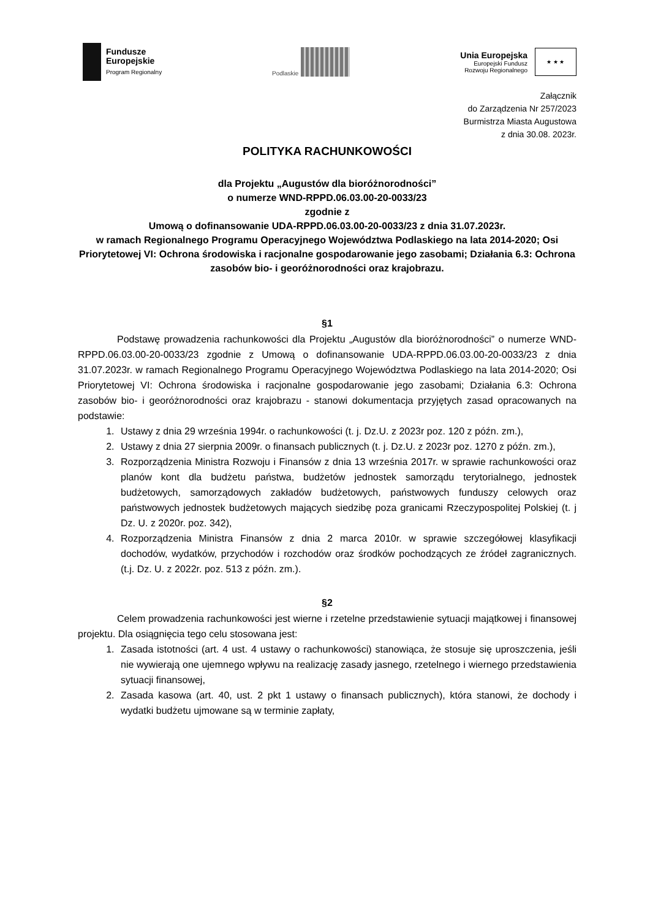Fundusze
Europejskie
Program Regionalny
Podlaskie
Unia Europejska
Europejski Fundusz
Rozwoju Regionalnego
★ ★ ★
Załącznik
do Zarządzenia Nr 257/2023
Burmistrza Miasta Augustowa
z dnia 30.08. 2023r.
POLITYKA RACHUNKOWOŚCI
dla Projektu „Augustów dla bioróżnorodności”
o numerze WND-RPPD.06.03.00-20-0033/23
zgodnie z
Umową o dofinansowanie UDA-RPPD.06.03.00-20-0033/23 z dnia 31.07.2023r.
w ramach Regionalnego Programu Operacyjnego Województwa Podlaskiego na lata 2014-2020; Osi Priorytetowej VI: Ochrona środowiska i racjonalne gospodarowanie jego zasobami; Działania 6.3: Ochrona zasobów bio- i georóżnorodności oraz krajobrazu.
§1
Podstawę prowadzenia rachunkowości dla Projektu „Augustów dla bioróżnorodności” o numerze WND-RPPD.06.03.00-20-0033/23 zgodnie z Umową o dofinansowanie UDA-RPPD.06.03.00-20-0033/23 z dnia 31.07.2023r. w ramach Regionalnego Programu Operacyjnego Województwa Podlaskiego na lata 2014-2020; Osi Priorytetowej VI: Ochrona środowiska i racjonalne gospodarowanie jego zasobami; Działania 6.3: Ochrona zasobów bio- i georóżnorodności oraz krajobrazu - stanowi dokumentacja przyjętych zasad opracowanych na podstawie:
1. Ustawy z dnia 29 września 1994r. o rachunkowości (t. j. Dz.U. z 2023r poz. 120 z późn. zm.),
2. Ustawy z dnia 27 sierpnia 2009r. o finansach publicznych (t. j. Dz.U. z 2023r poz. 1270 z późn. zm.),
3. Rozporządzenia Ministra Rozwoju i Finansów z dnia 13 września 2017r. w sprawie rachunkowości oraz planów kont dla budżetu państwa, budżetów jednostek samorządu terytorialnego, jednostek budżetowych, samorządowych zakładów budżetowych, państwowych funduszy celowych oraz państwowych jednostek budżetowych mających siedzibę poza granicami Rzeczypospolitej Polskiej (t. j Dz. U. z 2020r. poz. 342),
4. Rozporządzenia Ministra Finansów z dnia 2 marca 2010r. w sprawie szczegółowej klasyfikacji dochodów, wydatków, przychodów i rozchodów oraz środków pochodzących ze źródeł zagranicznych. (t.j. Dz. U. z 2022r. poz. 513 z późn. zm.).
§2
Celem prowadzenia rachunkowości jest wierne i rzetelne przedstawienie sytuacji majątkowej i finansowej projektu. Dla osiągnięcia tego celu stosowana jest:
1. Zasada istotności (art. 4 ust. 4 ustawy o rachunkowości) stanowiąca, że stosuje się uproszczenia, jeśli nie wywierają one ujemnego wpływu na realizację zasady jasnego, rzetelnego i wiernego przedstawienia sytuacji finansowej,
2. Zasada kasowa (art. 40, ust. 2 pkt 1 ustawy o finansach publicznych), która stanowi, że dochody i wydatki budżetu ujmowane są w terminie zapłaty,